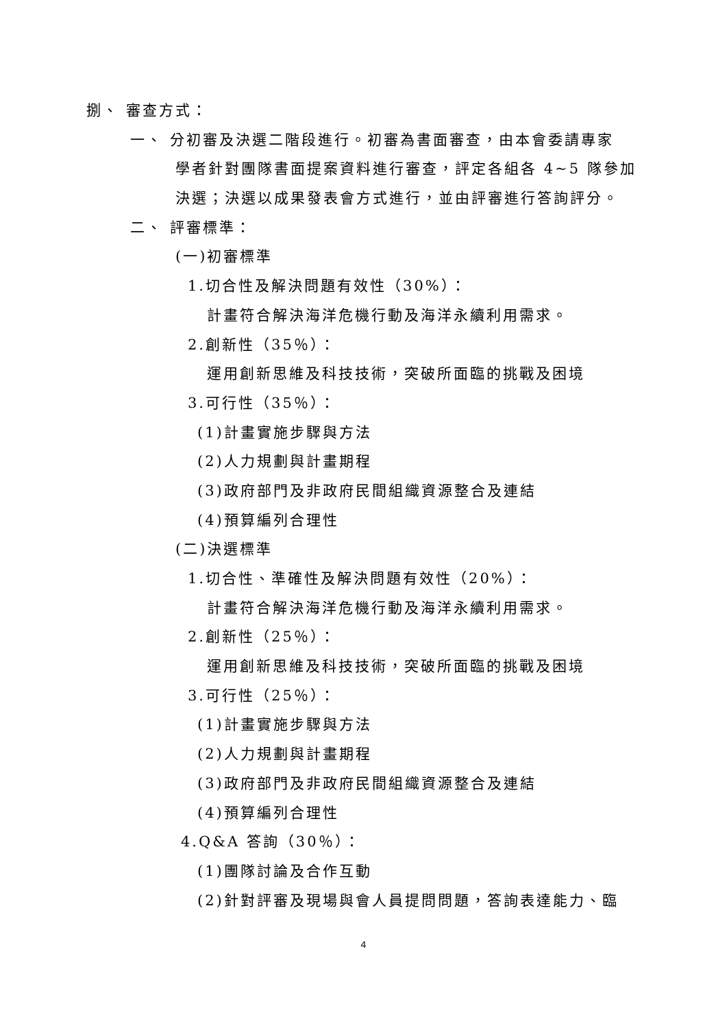捌、 審查方式：
一、 分初審及決選二階段進行。初審為書面審查，由本會委請專家
學者針對團隊書面提案資料進行審查，評定各組各 4~5 隊參加
決選；決選以成果發表會方式進行，並由評審進行答詢評分。
二、 評審標準：
(一)初審標準
1.切合性及解決問題有效性（30%）：
計畫符合解決海洋危機行動及海洋永續利用需求。
2.創新性（35％）：
運用創新思維及科技技術，突破所面臨的挑戰及困境
3.可行性（35％）：
(1)計畫實施步驟與方法
(2)人力規劃與計畫期程
(3)政府部門及非政府民間組織資源整合及連結
(4)預算編列合理性
(二)決選標準
1.切合性、準確性及解決問題有效性（20%）：
計畫符合解決海洋危機行動及海洋永續利用需求。
2.創新性（25％）：
運用創新思維及科技技術，突破所面臨的挑戰及困境
3.可行性（25％）：
(1)計畫實施步驟與方法
(2)人力規劃與計畫期程
(3)政府部門及非政府民間組織資源整合及連結
(4)預算編列合理性
4.Q&A 答詢（30％）：
(1)團隊討論及合作互動
(2)針對評審及現場與會人員提問問題，答詢表達能力、臨
4